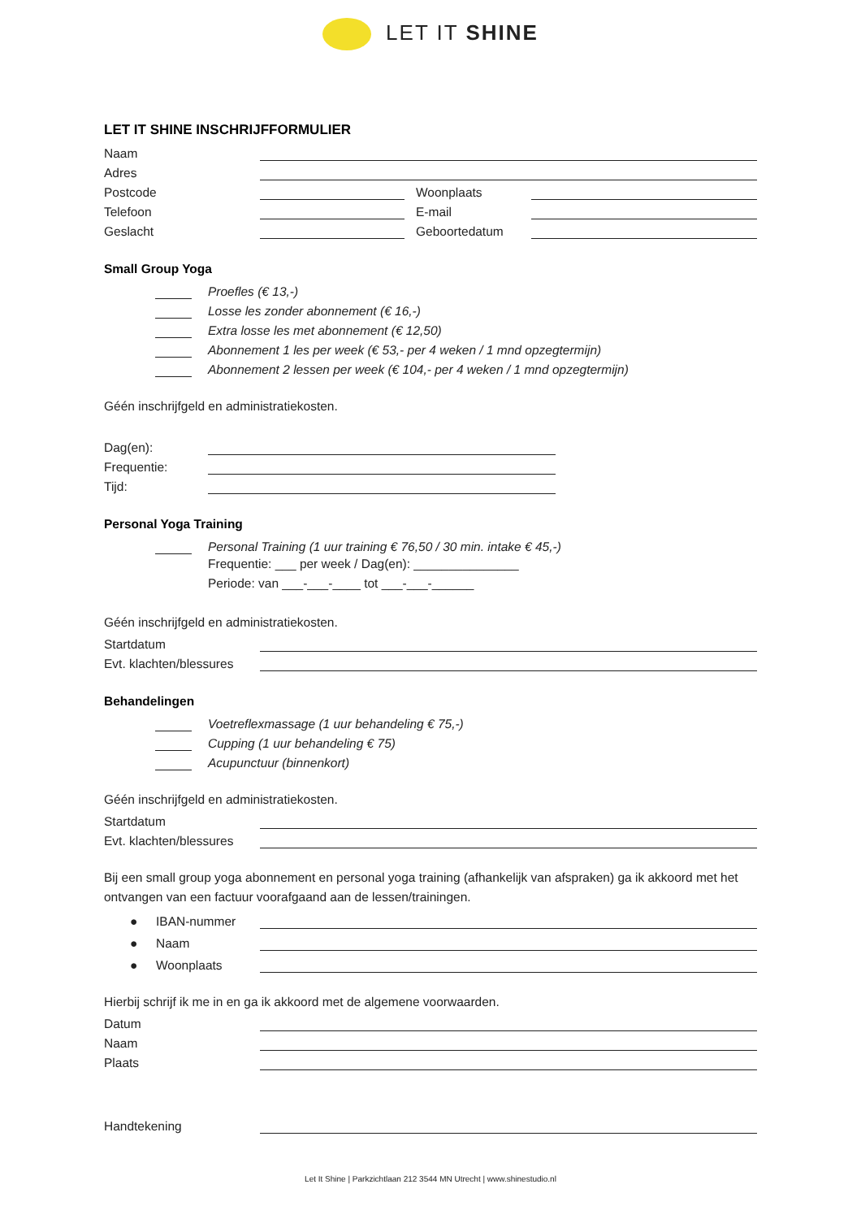LET IT SHINE
LET IT SHINE INSCHRIJFFORMULIER
Naam
Adres
Postcode Woonplaats
Telefoon E-mail
Geslacht Geboortedatum
Small Group Yoga
Proefles (€ 13,-)
Losse les zonder abonnement (€ 16,-)
Extra losse les met abonnement (€ 12,50)
Abonnement 1 les per week (€ 53,- per 4 weken / 1 mnd opzegtermijn)
Abonnement 2 lessen per week (€ 104,- per 4 weken / 1 mnd opzegtermijn)
Géén inschrijfgeld en administratiekosten.
Dag(en):
Frequentie:
Tijd:
Personal Yoga Training
Personal Training (1 uur training € 76,50 / 30 min. intake € 45,-)
Frequentie: ___ per week / Dag(en): _______________
Periode: van ___-___-____ tot ___-___-______
Géén inschrijfgeld en administratiekosten.
Startdatum
Evt. klachten/blessures
Behandelingen
Voetreflexmassage (1 uur behandeling € 75,-)
Cupping (1 uur behandeling € 75)
Acupunctuur (binnenkort)
Géén inschrijfgeld en administratiekosten.
Startdatum
Evt. klachten/blessures
Bij een small group yoga abonnement en personal yoga training (afhankelijk van afspraken) ga ik akkoord met het ontvangen van een factuur voorafgaand aan de lessen/trainingen.
● IBAN-nummer
● Naam
● Woonplaats
Hierbij schrijf ik me in en ga ik akkoord met de algemene voorwaarden.
Datum
Naam
Plaats
Handtekening
Let It Shine | Parkzichtlaan 212 3544 MN Utrecht | www.shinestudio.nl